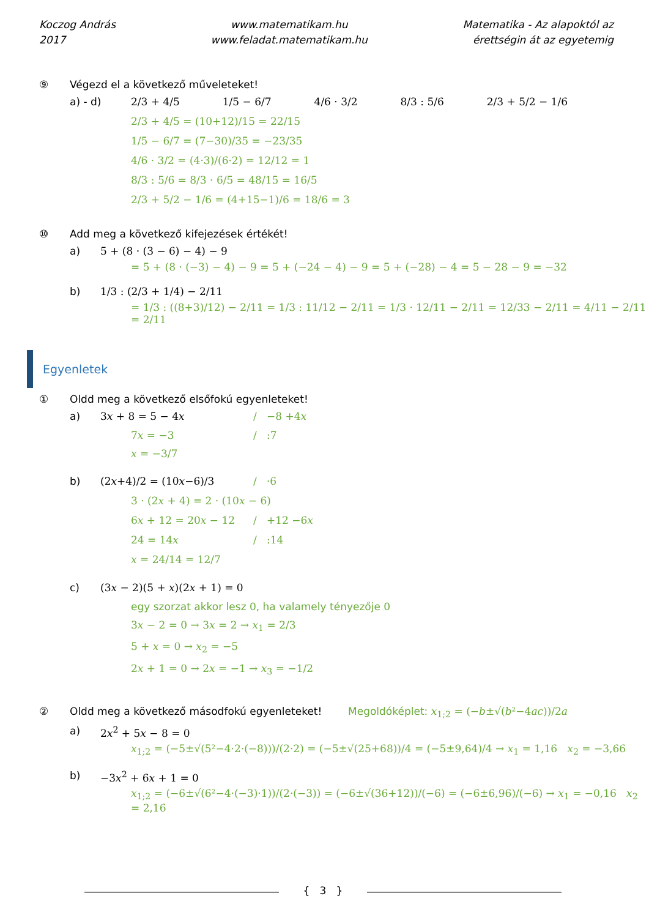Koczog András
2017
www.matematikam.hu
www.feladat.matematikam.hu
Matematika - Az alapoktól az
érettségin át az egyetemig
⑨ Végezd el a következő műveleteket!
a) - d) 2/3 + 4/5 1/5 − 6/7 4/6 · 3/2 8/3 : 5/6 2/3 + 5/2 − 1/6
2/3 + 4/5 = (10+12)/15 = 22/15
1/5 − 6/7 = (7−30)/35 = −23/35
4/6 · 3/2 = (4·3)/(6·2) = 12/12 = 1
8/3 : 5/6 = 8/3 · 6/5 = 48/15 = 16/5
2/3 + 5/2 − 1/6 = (4+15−1)/6 = 18/6 = 3
⑩ Add meg a következő kifejezések értékét!
a) 5 + (8 · (3 − 6) − 4) − 9
= 5 + (8 · (−3) − 4) − 9 = 5 + (−24 − 4) − 9 = 5 + (−28) − 4 = 5 − 28 − 9 = −32
b) 1/3 : (2/3 + 1/4) − 2/11
= 1/3 : ((8+3)/12) − 2/11 = 1/3 : 11/12 − 2/11 = 1/3 · 12/11 − 2/11 = 12/33 − 2/11 = 4/11 − 2/11 = 2/11
Egyenletek
① Oldd meg a következő elsőfokú egyenleteket!
a) 3𝑥 + 8 = 5 − 4𝑥 / −8 +4𝑥
7𝑥 = −3 / :7
𝑥 = −3/7
b) (2𝑥+4)/2 = (10𝑥−6)/3 / ·6
3 · (2𝑥 + 4) = 2 · (10𝑥 − 6)
6𝑥 + 12 = 20𝑥 − 12 / +12 −6𝑥
24 = 14𝑥 / :14
𝑥 = 24/14 = 12/7
c) (3𝑥 − 2)(5 + 𝑥)(2𝑥 + 1) = 0
egy szorzat akkor lesz 0, ha valamely tényezője 0
3𝑥 − 2 = 0 → 3𝑥 = 2 → 𝑥<sub>1</sub> = 2/3
5 + 𝑥 = 0 → 𝑥<sub>2</sub> = −5
2𝑥 + 1 = 0 → 2𝑥 = −1 → 𝑥<sub>3</sub> = −1/2
② Oldd meg a következő másodfokú egyenleteket! Megoldóképlet: 𝑥<sub>1;2</sub> = (−𝑏±√(𝑏²−4𝑎𝑐))/2𝑎
a) 2𝑥<sup>2</sup> + 5𝑥 − 8 = 0
𝑥<sub>1;2</sub> = (−5±√(5²−4·2·(−8)))/(2·2) = (−5±√(25+68))/4 = (−5±9,64)/4 → 𝑥<sub>1</sub> = 1,16 𝑥<sub>2</sub> = −3,66
b) −3𝑥<sup>2</sup> + 6𝑥 + 1 = 0
𝑥<sub>1;2</sub> = (−6±√(6²−4·(−3)·1))/(2·(−3)) = (−6±√(36+12))/(−6) = (−6±6,96)/(−6) → 𝑥<sub>1</sub> = −0,16 𝑥<sub>2</sub> = 2,16
{ 3 }